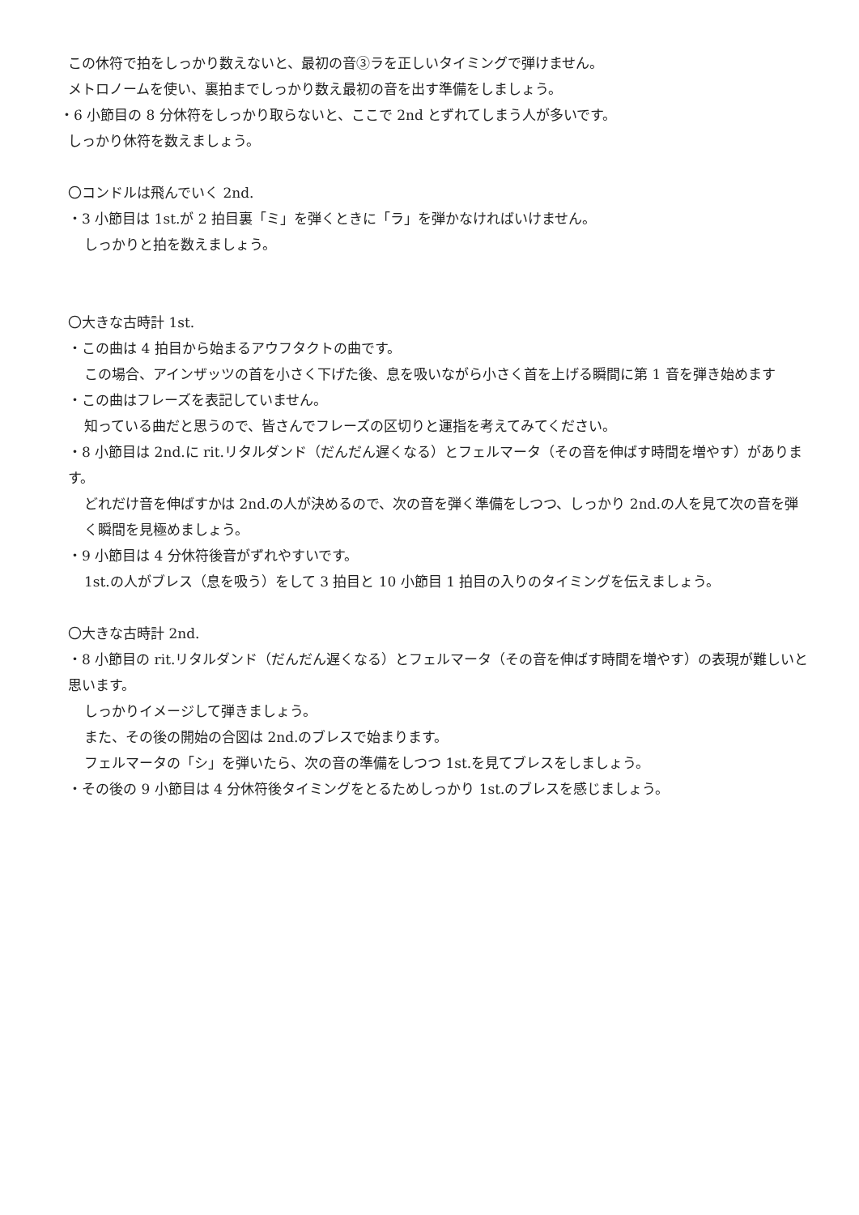この休符で拍をしっかり数えないと、最初の音③ラを正しいタイミングで弾けません。
メトロノームを使い、裏拍までしっかり数え最初の音を出す準備をしましょう。
・6 小節目の 8 分休符をしっかり取らないと、ここで 2nd とずれてしまう人が多いです。
しっかり休符を数えましょう。
〇コンドルは飛んでいく 2nd.
・3 小節目は 1st.が 2 拍目裏「ミ」を弾くときに「ラ」を弾かなければいけません。
しっかりと拍を数えましょう。
〇大きな古時計 1st.
・この曲は 4 拍目から始まるアウフタクトの曲です。
この場合、アインザッツの首を小さく下げた後、息を吸いながら小さく首を上げる瞬間に第 1 音を弾き始めます
・この曲はフレーズを表記していません。
知っている曲だと思うので、皆さんでフレーズの区切りと運指を考えてみてください。
・8 小節目は 2nd.に rit.リタルダンド（だんだん遅くなる）とフェルマータ（その音を伸ばす時間を増やす）があります。
どれだけ音を伸ばすかは 2nd.の人が決めるので、次の音を弾く準備をしつつ、しっかり 2nd.の人を見て次の音を弾く瞬間を見極めましょう。
・9 小節目は 4 分休符後音がずれやすいです。
1st.の人がブレス（息を吸う）をして 3 拍目と 10 小節目 1 拍目の入りのタイミングを伝えましょう。
〇大きな古時計 2nd.
・8 小節目の rit.リタルダンド（だんだん遅くなる）とフェルマータ（その音を伸ばす時間を増やす）の表現が難しいと思います。
しっかりイメージして弾きましょう。
また、その後の開始の合図は 2nd.のブレスで始まります。
フェルマータの「シ」を弾いたら、次の音の準備をしつつ 1st.を見てブレスをしましょう。
・その後の 9 小節目は 4 分休符後タイミングをとるためしっかり 1st.のブレスを感じましょう。